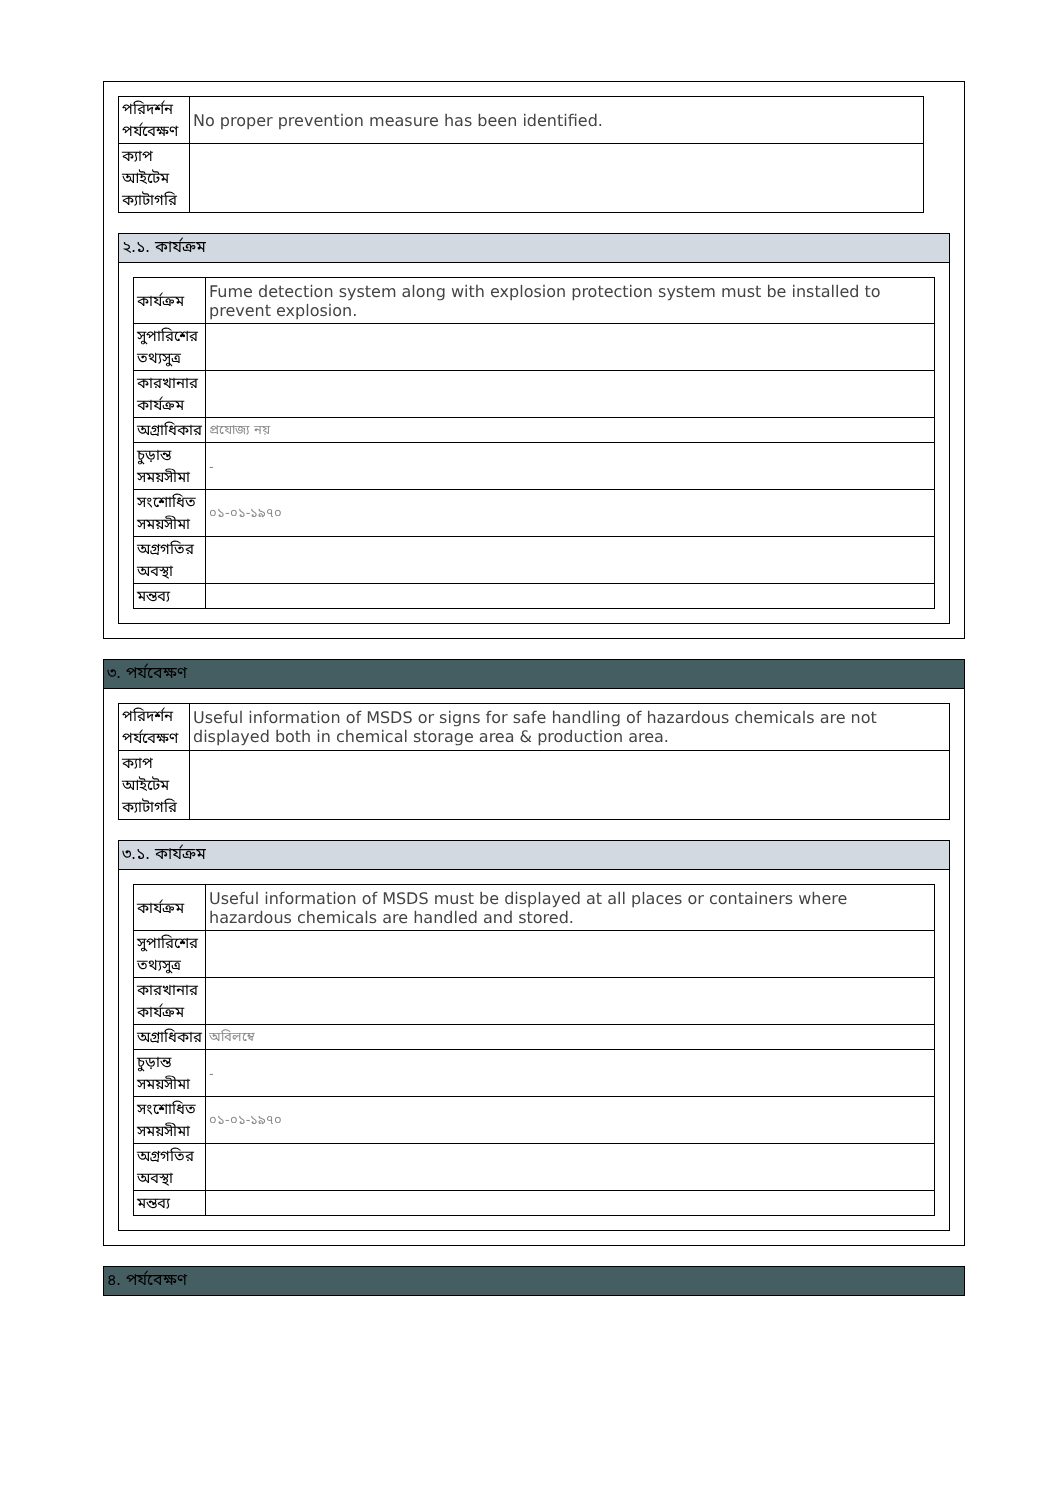| পরিদর্শন পর্যবেক্ষণ | No proper prevention measure has been identified. |
| ক্যাপ আইটেম ক্যাটাগরি | |
২.১. কার্যক্রম
| কার্যক্রম | Fume detection system along with explosion protection system must be installed to prevent explosion. |
| সুপারিশের তথ্যসুত্র | |
| কারখানার কার্যক্রম | |
| অগ্রাধিকার | প্রযোজ্য নয় |
| চুড়ান্ত সময়সীমা | - |
| সংশোধিত সময়সীমা | ০১-০১-১৯৭০ |
| অগ্রগতির অবস্থা | |
| মন্তব্য | |
৩. পর্যবেক্ষণ
| পরিদর্শন পর্যবেক্ষণ | Useful information of MSDS or signs for safe handling of hazardous chemicals are not displayed both in chemical storage area & production area. |
| ক্যাপ আইটেম ক্যাটাগরি | |
৩.১. কার্যক্রম
| কার্যক্রম | Useful information of MSDS must be displayed at all places or containers where hazardous chemicals are handled and stored. |
| সুপারিশের তথ্যসুত্র | |
| কারখানার কার্যক্রম | |
| অগ্রাধিকার | অবিলম্বে |
| চুড়ান্ত সময়সীমা | - |
| সংশোধিত সময়সীমা | ০১-০১-১৯৭০ |
| অগ্রগতির অবস্থা | |
| মন্তব্য | |
৪. পর্যবেক্ষণ